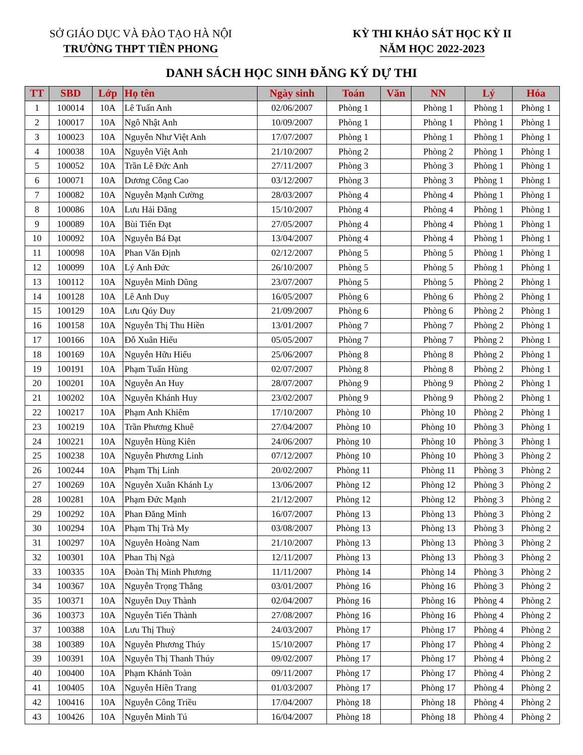SỞ GIÁO DỤC VÀ ĐÀO TẠO HÀ NỘI
TRƯỜNG THPT TIỀN PHONG
KỲ THI KHẢO SÁT HỌC KỲ II
NĂM HỌC 2022-2023
DANH SÁCH HỌC SINH ĐĂNG KÝ DỰ THI
| TT | SBD | Lớp | Họ tên | Ngày sinh | Toán | Văn | NN | Lý | Hóa |
| --- | --- | --- | --- | --- | --- | --- | --- | --- | --- |
| 1 | 100014 | 10A | Lê Tuấn Anh | 02/06/2007 | Phòng 1 | | Phòng 1 | Phòng 1 | Phòng 1 |
| 2 | 100017 | 10A | Ngô Nhật Anh | 10/09/2007 | Phòng 1 | | Phòng 1 | Phòng 1 | Phòng 1 |
| 3 | 100023 | 10A | Nguyễn Như Việt Anh | 17/07/2007 | Phòng 1 | | Phòng 1 | Phòng 1 | Phòng 1 |
| 4 | 100038 | 10A | Nguyễn Việt Anh | 21/10/2007 | Phòng 2 | | Phòng 2 | Phòng 1 | Phòng 1 |
| 5 | 100052 | 10A | Trần Lê Đức Anh | 27/11/2007 | Phòng 3 | | Phòng 3 | Phòng 1 | Phòng 1 |
| 6 | 100071 | 10A | Dương Công Cao | 03/12/2007 | Phòng 3 | | Phòng 3 | Phòng 1 | Phòng 1 |
| 7 | 100082 | 10A | Nguyễn Mạnh Cường | 28/03/2007 | Phòng 4 | | Phòng 4 | Phòng 1 | Phòng 1 |
| 8 | 100086 | 10A | Lưu Hải Đăng | 15/10/2007 | Phòng 4 | | Phòng 4 | Phòng 1 | Phòng 1 |
| 9 | 100089 | 10A | Bùi Tiến Đạt | 27/05/2007 | Phòng 4 | | Phòng 4 | Phòng 1 | Phòng 1 |
| 10 | 100092 | 10A | Nguyễn Bá Đạt | 13/04/2007 | Phòng 4 | | Phòng 4 | Phòng 1 | Phòng 1 |
| 11 | 100098 | 10A | Phan Văn Định | 02/12/2007 | Phòng 5 | | Phòng 5 | Phòng 1 | Phòng 1 |
| 12 | 100099 | 10A | Lý Anh Đức | 26/10/2007 | Phòng 5 | | Phòng 5 | Phòng 1 | Phòng 1 |
| 13 | 100112 | 10A | Nguyễn Minh Dũng | 23/07/2007 | Phòng 5 | | Phòng 5 | Phòng 2 | Phòng 1 |
| 14 | 100128 | 10A | Lê Anh Duy | 16/05/2007 | Phòng 6 | | Phòng 6 | Phòng 2 | Phòng 1 |
| 15 | 100129 | 10A | Lưu Qúy Duy | 21/09/2007 | Phòng 6 | | Phòng 6 | Phòng 2 | Phòng 1 |
| 16 | 100158 | 10A | Nguyễn Thị Thu Hiền | 13/01/2007 | Phòng 7 | | Phòng 7 | Phòng 2 | Phòng 1 |
| 17 | 100166 | 10A | Đỗ Xuân Hiếu | 05/05/2007 | Phòng 7 | | Phòng 7 | Phòng 2 | Phòng 1 |
| 18 | 100169 | 10A | Nguyễn Hữu Hiếu | 25/06/2007 | Phòng 8 | | Phòng 8 | Phòng 2 | Phòng 1 |
| 19 | 100191 | 10A | Phạm Tuấn Hùng | 02/07/2007 | Phòng 8 | | Phòng 8 | Phòng 2 | Phòng 1 |
| 20 | 100201 | 10A | Nguyễn An Huy | 28/07/2007 | Phòng 9 | | Phòng 9 | Phòng 2 | Phòng 1 |
| 21 | 100202 | 10A | Nguyễn Khánh Huy | 23/02/2007 | Phòng 9 | | Phòng 9 | Phòng 2 | Phòng 1 |
| 22 | 100217 | 10A | Phạm Anh Khiêm | 17/10/2007 | Phòng 10 | | Phòng 10 | Phòng 2 | Phòng 1 |
| 23 | 100219 | 10A | Trần Phương Khuê | 27/04/2007 | Phòng 10 | | Phòng 10 | Phòng 3 | Phòng 1 |
| 24 | 100221 | 10A | Nguyễn Hùng Kiên | 24/06/2007 | Phòng 10 | | Phòng 10 | Phòng 3 | Phòng 1 |
| 25 | 100238 | 10A | Nguyễn Phương Linh | 07/12/2007 | Phòng 10 | | Phòng 10 | Phòng 3 | Phòng 2 |
| 26 | 100244 | 10A | Phạm Thị Linh | 20/02/2007 | Phòng 11 | | Phòng 11 | Phòng 3 | Phòng 2 |
| 27 | 100269 | 10A | Nguyễn Xuân Khánh Ly | 13/06/2007 | Phòng 12 | | Phòng 12 | Phòng 3 | Phòng 2 |
| 28 | 100281 | 10A | Phạm Đức Mạnh | 21/12/2007 | Phòng 12 | | Phòng 12 | Phòng 3 | Phòng 2 |
| 29 | 100292 | 10A | Phan Đăng Minh | 16/07/2007 | Phòng 13 | | Phòng 13 | Phòng 3 | Phòng 2 |
| 30 | 100294 | 10A | Phạm Thị Trà My | 03/08/2007 | Phòng 13 | | Phòng 13 | Phòng 3 | Phòng 2 |
| 31 | 100297 | 10A | Nguyễn Hoàng Nam | 21/10/2007 | Phòng 13 | | Phòng 13 | Phòng 3 | Phòng 2 |
| 32 | 100301 | 10A | Phan Thị Ngà | 12/11/2007 | Phòng 13 | | Phòng 13 | Phòng 3 | Phòng 2 |
| 33 | 100335 | 10A | Đoàn Thị Minh Phương | 11/11/2007 | Phòng 14 | | Phòng 14 | Phòng 3 | Phòng 2 |
| 34 | 100367 | 10A | Nguyễn Trọng Thắng | 03/01/2007 | Phòng 16 | | Phòng 16 | Phòng 3 | Phòng 2 |
| 35 | 100371 | 10A | Nguyễn Duy Thành | 02/04/2007 | Phòng 16 | | Phòng 16 | Phòng 4 | Phòng 2 |
| 36 | 100373 | 10A | Nguyễn Tiến Thành | 27/08/2007 | Phòng 16 | | Phòng 16 | Phòng 4 | Phòng 2 |
| 37 | 100388 | 10A | Lưu Thị Thuỳ | 24/03/2007 | Phòng 17 | | Phòng 17 | Phòng 4 | Phòng 2 |
| 38 | 100389 | 10A | Nguyễn Phương Thúy | 15/10/2007 | Phòng 17 | | Phòng 17 | Phòng 4 | Phòng 2 |
| 39 | 100391 | 10A | Nguyễn Thị Thanh Thúy | 09/02/2007 | Phòng 17 | | Phòng 17 | Phòng 4 | Phòng 2 |
| 40 | 100400 | 10A | Phạm Khánh Toàn | 09/11/2007 | Phòng 17 | | Phòng 17 | Phòng 4 | Phòng 2 |
| 41 | 100405 | 10A | Nguyễn Hiền Trang | 01/03/2007 | Phòng 17 | | Phòng 17 | Phòng 4 | Phòng 2 |
| 42 | 100416 | 10A | Nguyễn Công Triều | 17/04/2007 | Phòng 18 | | Phòng 18 | Phòng 4 | Phòng 2 |
| 43 | 100426 | 10A | Nguyễn Minh Tú | 16/04/2007 | Phòng 18 | | Phòng 18 | Phòng 4 | Phòng 2 |